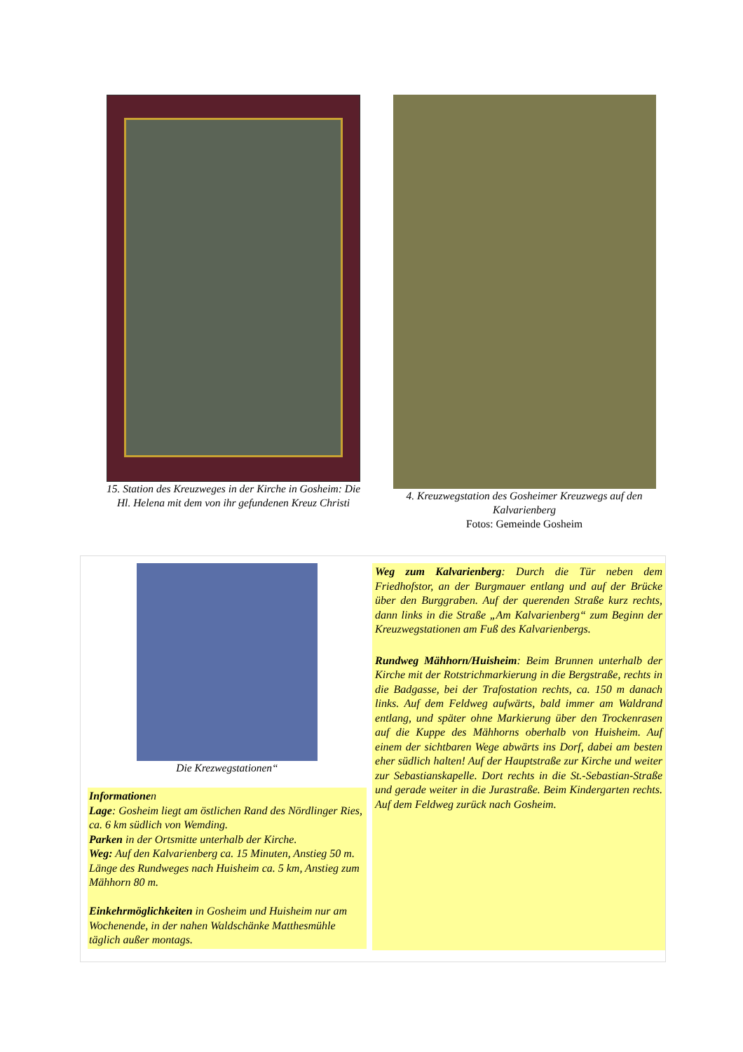15. Station des Kreuzweges in der Kirche in Gosheim: Die Hl. Helena mit dem von ihr gefundenen Kreuz Christi
4. Kreuzwegstation des Gosheimer Kreuzwegs auf den Kalvarienberg
Fotos: Gemeinde Gosheim
Die Krezwegstationen“
Informationen
Lage: Gosheim liegt am östlichen Rand des Nördlinger Ries, ca. 6 km südlich von Wemding.
Parken in der Ortsmitte unterhalb der Kirche.
Weg: Auf den Kalvarienberg ca. 15 Minuten, Anstieg 50 m. Länge des Rundweges nach Huisheim ca. 5 km, Anstieg zum Mähhorn 80 m.
Einkehrmöglichkeiten in Gosheim und Huisheim nur am Wochenende, in der nahen Waldschänke Matthesmühle täglich außer montags.
Weg zum Kalvarienberg: Durch die Tür neben dem Friedhofstor, an der Burgmauer entlang und auf der Brücke über den Burggraben. Auf der querenden Straße kurz rechts, dann links in die Straße „Am Kalvarienberg“ zum Beginn der Kreuzwegstationen am Fuß des Kalvarienbergs.
Rundweg Mähhorn/Huisheim: Beim Brunnen unterhalb der Kirche mit der Rotstrichmarkierung in die Bergstraße, rechts in die Badgasse, bei der Trafostation rechts, ca. 150 m danach links. Auf dem Feldweg aufwärts, bald immer am Waldrand entlang, und später ohne Markierung über den Trockenrasen auf die Kuppe des Mähhorns oberhalb von Huisheim. Auf einem der sichtbaren Wege abwärts ins Dorf, dabei am besten eher südlich halten! Auf der Hauptstraße zur Kirche und weiter zur Sebastianskapelle. Dort rechts in die St.-Sebastian-Straße und gerade weiter in die Jurastraße. Beim Kindergarten rechts. Auf dem Feldweg zurück nach Gosheim.